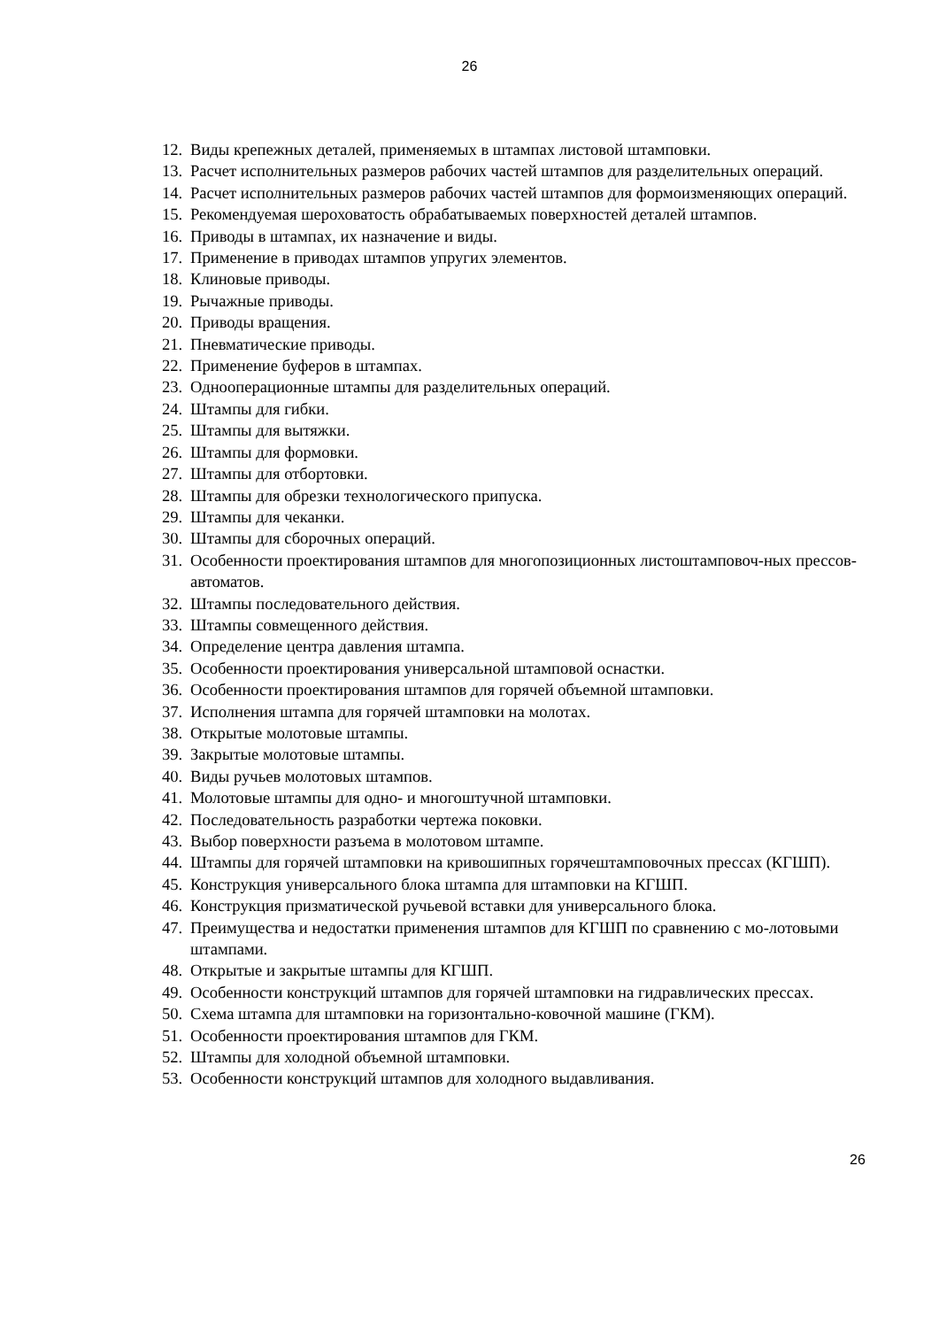26
12. Виды крепежных деталей, применяемых в штампах листовой штамповки.
13. Расчет исполнительных размеров рабочих частей штампов для разделительных операций.
14. Расчет исполнительных размеров рабочих частей штампов для формоизменяющих операций.
15. Рекомендуемая шероховатость обрабатываемых поверхностей деталей штампов.
16. Приводы в штампах, их назначение и виды.
17. Применение в приводах штампов упругих элементов.
18. Клиновые приводы.
19. Рычажные приводы.
20. Приводы вращения.
21. Пневматические приводы.
22. Применение буферов в штампах.
23. Однооперационные штампы для разделительных операций.
24. Штампы для гибки.
25. Штампы для вытяжки.
26. Штампы для формовки.
27. Штампы для отбортовки.
28. Штампы для обрезки технологического припуска.
29. Штампы для чеканки.
30. Штампы для сборочных операций.
31. Особенности проектирования штампов для многопозиционных листоштамповоч-ных прессов-автоматов.
32. Штампы последовательного действия.
33. Штампы совмещенного действия.
34. Определение центра давления штампа.
35. Особенности проектирования универсальной штамповой оснастки.
36. Особенности проектирования штампов для горячей объемной штамповки.
37. Исполнения штампа для горячей штамповки на молотах.
38. Открытые молотовые штампы.
39. Закрытые молотовые штампы.
40. Виды ручьев молотовых штампов.
41. Молотовые штампы для одно- и многоштучной штамповки.
42. Последовательность разработки чертежа поковки.
43. Выбор поверхности разъема в молотовом штампе.
44. Штампы для горячей штамповки на кривошипных горячештамповочных прессах (КГШП).
45. Конструкция универсального блока штампа для штамповки на КГШП.
46. Конструкция призматической ручьевой вставки для универсального блока.
47. Преимущества и недостатки применения штампов для КГШП по сравнению с мо-лотовыми штампами.
48. Открытые и закрытые штампы для КГШП.
49. Особенности конструкций штампов для горячей штамповки на гидравлических прессах.
50. Схема штампа для штамповки на горизонтально-ковочной машине (ГКМ).
51. Особенности проектирования штампов для ГКМ.
52. Штампы для холодной объемной штамповки.
53. Особенности конструкций штампов для холодного выдавливания.
26